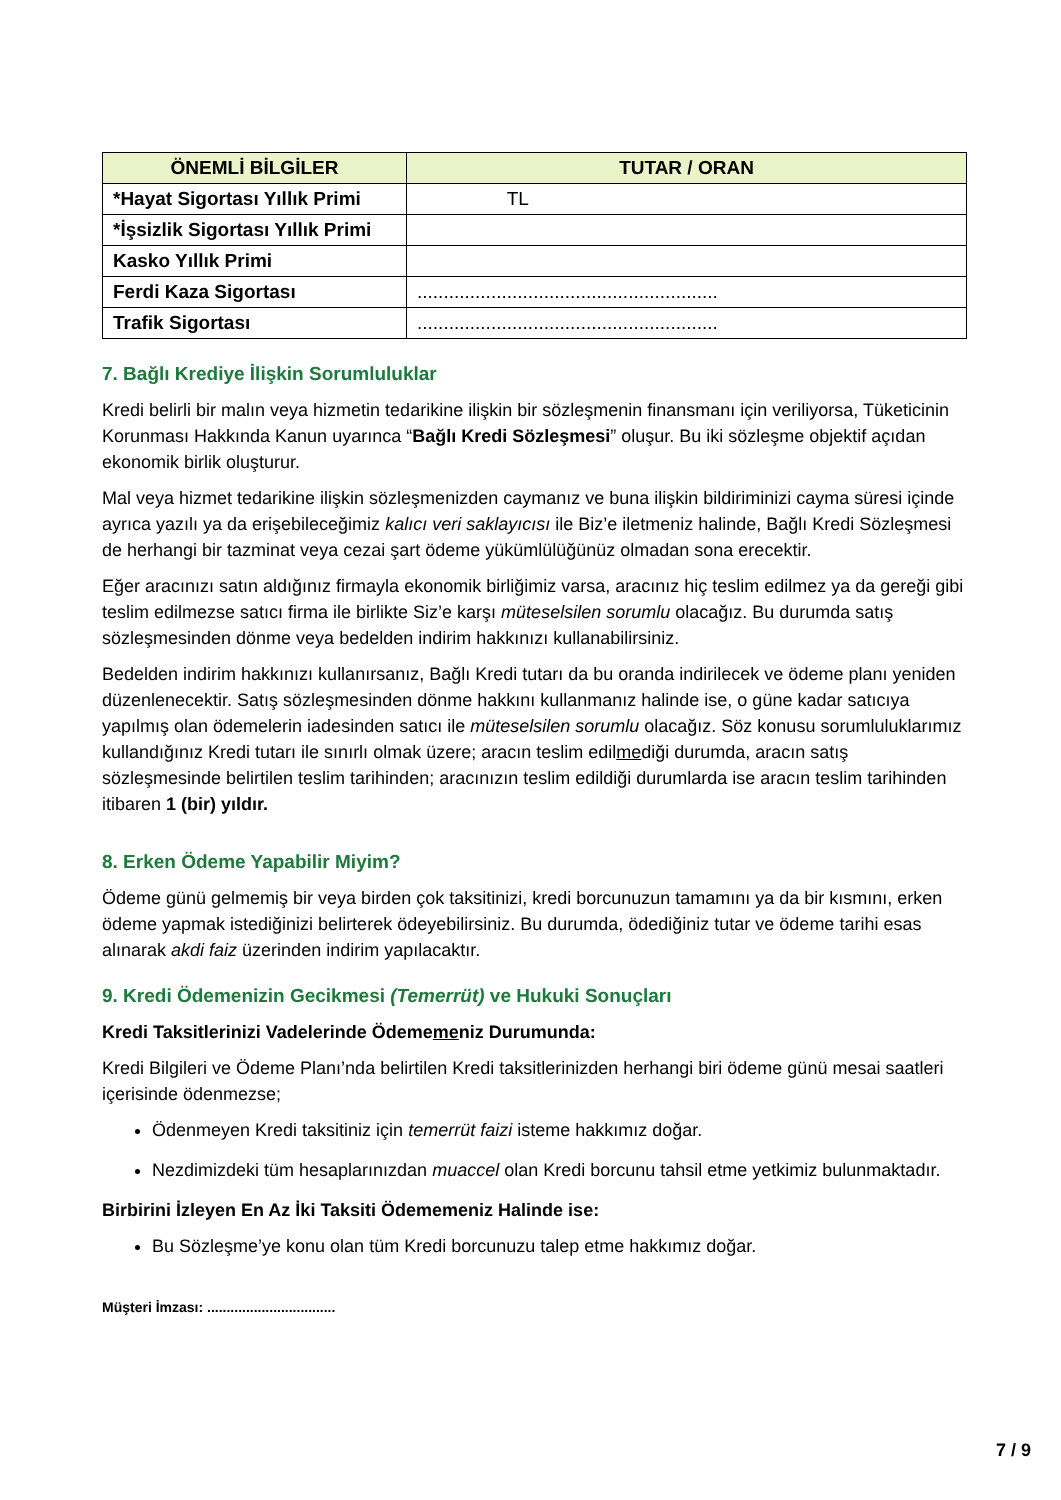| ÖNEMLİ BİLGİLER | TUTAR / ORAN |
| --- | --- |
| *Hayat Sigortası Yıllık Primi | TL |
| *İşsizlik Sigortası Yıllık Primi | |
| Kasko Yıllık Primi | |
| Ferdi Kaza Sigortası | ......................................................... |
| Trafik Sigortası | ......................................................... |
7. Bağlı Krediye İlişkin Sorumluluklar
Kredi belirli bir malın veya hizmetin tedarikine ilişkin bir sözleşmenin finansmanı için veriliyorsa, Tüketicinin Korunması Hakkında Kanun uyarınca “Bağlı Kredi Sözleşmesi” oluşur. Bu iki sözleşme objektif açıdan ekonomik birlik oluşturur.
Mal veya hizmet tedarikine ilişkin sözleşmenizden caymanız ve buna ilişkin bildiriminizi cayma süresi içinde ayrıca yazılı ya da erişebileceğimiz kalıcı veri saklayıcısı ile Biz’e iletmeniz halinde, Bağlı Kredi Sözleşmesi de herhangi bir tazminat veya cezai şart ödeme yükümlülüğünüz olmadan sona erecektir.
Eğer aracınızı satın aldığınız firmayla ekonomik birliğimiz varsa, aracınız hiç teslim edilmez ya da gereği gibi teslim edilmezse satıcı firma ile birlikte Siz’e karşı müteselsilen sorumlu olacağız. Bu durumda satış sözleşmesinden dönme veya bedelden indirim hakkınızı kullanabilirsiniz.
Bedelden indirim hakkınızı kullanırsanız, Bağlı Kredi tutarı da bu oranda indirilecek ve ödeme planı yeniden düzenlenecektir. Satış sözleşmesinden dönme hakkını kullanmanız halinde ise, o güne kadar satıcıya yapılmış olan ödemelerin iadesinden satıcı ile müteselsilen sorumlu olacağız. Söz konusu sorumluluklarımız kullandığınız Kredi tutarı ile sınırlı olmak üzere; aracın teslim edilmediği durumda, aracın satış sözleşmesinde belirtilen teslim tarihinden; aracınızın teslim edildiği durumlarda ise aracın teslim tarihinden itibaren 1 (bir) yıldır.
8. Erken Ödeme Yapabilir Miyim?
Ödeme günü gelmemiş bir veya birden çok taksitinizi, kredi borcunuzun tamamını ya da bir kısmını, erken ödeme yapmak istediğinizi belirterek ödeyebilirsiniz. Bu durumda, ödediğiniz tutar ve ödeme tarihi esas alınarak akdi faiz üzerinden indirim yapılacaktır.
9. Kredi Ödemenizin Gecikmesi (Temerrüt) ve Hukuki Sonuçları
Kredi Taksitlerinizi Vadelerinde Ödememeniz Durumunda:
Kredi Bilgileri ve Ödeme Planı’nda belirtilen Kredi taksitlerinizden herhangi biri ödeme günü mesai saatleri içerisinde ödenmezse;
Ödenmeyen Kredi taksitiniz için temerrüt faizi isteme hakkımız doğar.
Nezdimizdeki tüm hesaplarınızdan muaccel olan Kredi borcunu tahsil etme yetkimiz bulunmaktadır.
Birbirini İzleyen En Az İki Taksiti Ödememeniz Halinde ise:
Bu Sözleşme’ye konu olan tüm Kredi borcunuzu talep etme hakkımız doğar.
Müşteri İmzası: .................................
7 / 9